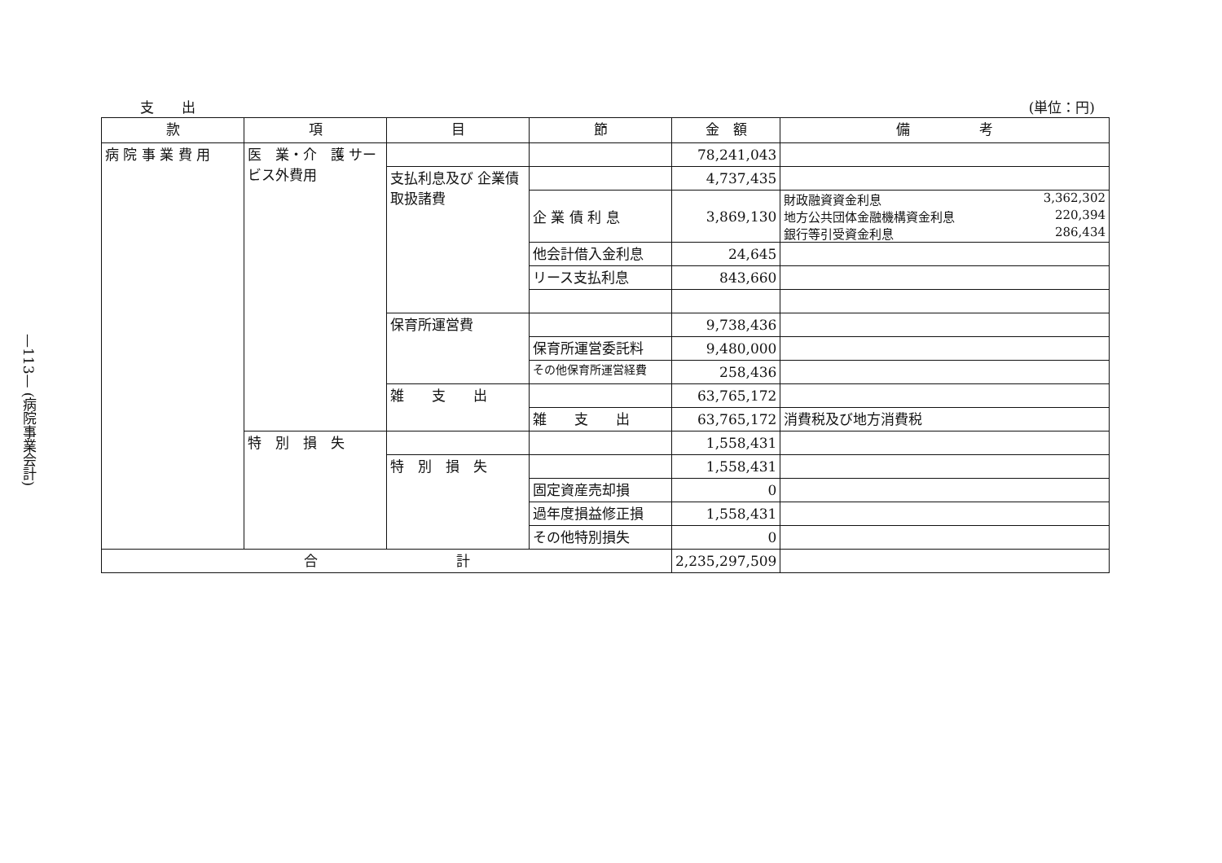—113— (病院事業会計)
支　　出 (単位：円)
| 款 | 項 | 目 | 節 | 金 額 | 備 考 |
| --- | --- | --- | --- | --- | --- |
| 病 院 事 業 費 用 | 医 業・介 護 サービス外費用 | | | 78,241,043 | |
| | | 支払利息及び 企業債取扱諸費 | | 4,737,435 | |
| | | | 企 業 債 利 息 | 3,869,130 | 財政融資資金利息 3,362,302 地方公共団体金融機構資金利息 220,394 銀行等引受資金利息 286,434 |
| | | | 他会計借入金利息 | 24,645 | |
| | | | リース支払利息 | 843,660 | |
| | | 保育所運営費 | | 9,738,436 | |
| | | | 保育所運営委託料 | 9,480,000 | |
| | | | その他保育所運営経費 | 258,436 | |
| | | 雑 支 出 | | 63,765,172 | |
| | | | 雑 支 出 | 63,765,172 | 消費税及び地方消費税 |
| | 特 別 損 失 | | | 1,558,431 | |
| | | 特 別 損 失 | | 1,558,431 | |
| | | | 固定資産売却損 | 0 | |
| | | | 過年度損益修正損 | 1,558,431 | |
| | | | その他特別損失 | 0 | |
| 合 計 | | | | 2,235,297,509 | |